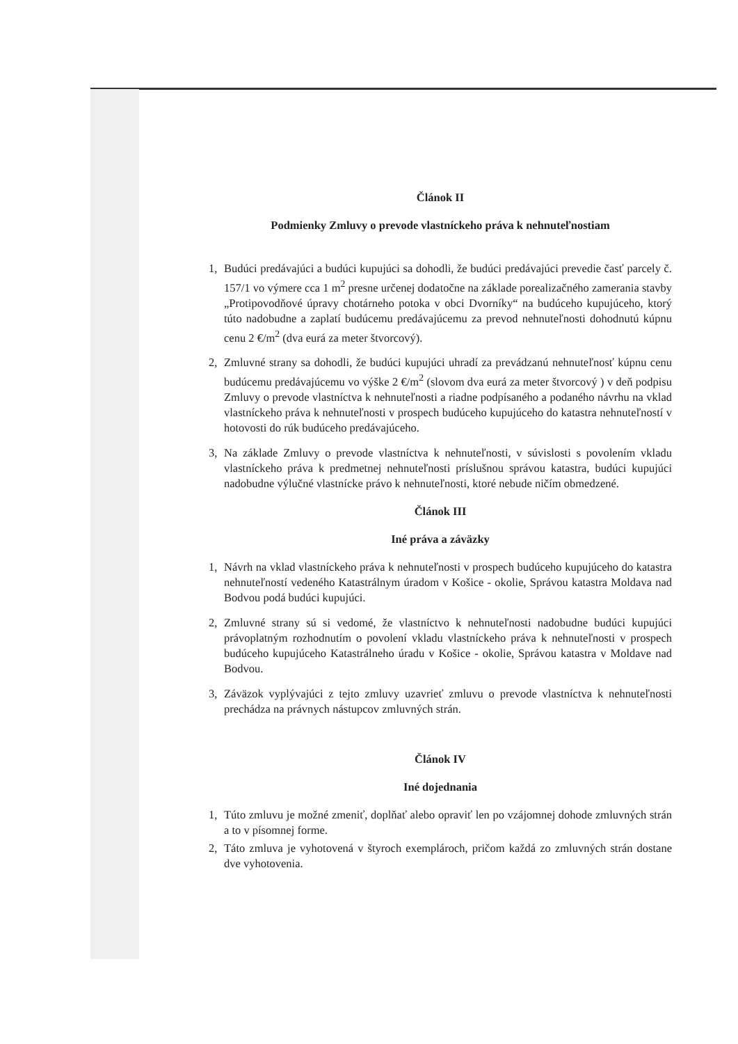Článok II
Podmienky Zmluvy o prevode vlastníckeho práva k nehnuteľnostiam
1, Budúci predávajúci a budúci kupujúci sa dohodli, že budúci predávajúci prevedie časť parcely č. 157/1 vo výmere cca 1 m<sup>2</sup> presne určenej dodatočne na základe porealizačného zamerania stavby „Protipovodňové úpravy chotárneho potoka v obci Dvorníky“ na budúceho kupujúceho, ktorý túto nadobudne a zaplatí budúcemu predávajúcemu za prevod nehnuteľnosti dohodnutú kúpnu cenu 2 €/m<sup>2</sup> (dva eurá za meter štvorcový).
2, Zmluvné strany sa dohodli, že budúci kupujúci uhradí za prevádzanú nehnuteľnosť kúpnu cenu budúcemu predávajúcemu vo výške 2 €/m<sup>2</sup> (slovom dva eurá za meter štvorcový ) v deň podpisu Zmluvy o prevode vlastníctva k nehnuteľnosti a riadne podpísaného a podaného návrhu na vklad vlastníckeho práva k nehnuteľnosti v prospech budúceho kupujúceho do katastra nehnuteľností v hotovosti do rúk budúceho predávajúceho.
3, Na základe Zmluvy o prevode vlastníctva k nehnuteľnosti, v súvislosti s povolením vkladu vlastníckeho práva k predmetnej nehnuteľnosti príslušnou správou katastra, budúci kupujúci nadobudne výlučné vlastnícke právo k nehnuteľnosti, ktoré nebude ničím obmedzené.
Článok III
Iné práva a záväzky
1, Návrh na vklad vlastníckeho práva k nehnuteľnosti v prospech budúceho kupujúceho do katastra nehnuteľností vedeného Katastrálnym úradom v Košice - okolie, Správou katastra Moldava nad Bodvou podá budúci kupujúci.
2, Zmluvné strany sú si vedomé, že vlastníctvo k nehnuteľnosti nadobudne budúci kupujúci právoplatným rozhodnutím o povolení vkladu vlastníckeho práva k nehnuteľnosti v prospech budúceho kupujúceho Katastrálneho úradu v Košice - okolie, Správou katastra v Moldave nad Bodvou.
3, Záväzok vyplývajúci z tejto zmluvy uzavrieť zmluvu o prevode vlastníctva k nehnuteľnosti prechádza na právnych nástupcov zmluvných strán.
Článok IV
Iné dojednania
1, Túto zmluvu je možné zmeniť, doplňať alebo opraviť len po vzájomnej dohode zmluvných strán a to v písomnej forme.
2, Táto zmluva je vyhotovená v štyroch exemplároch, pričom každá zo zmluvných strán dostane dve vyhotovenia.